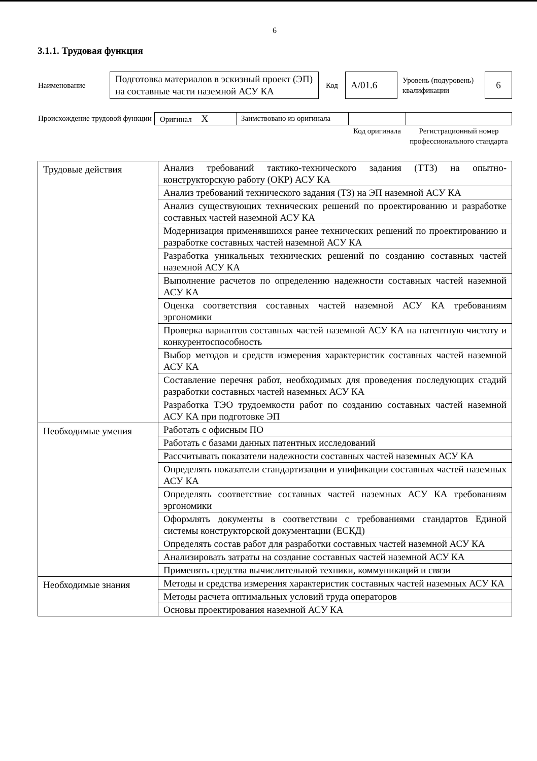6
3.1.1. Трудовая функция
| Наименование | Подготовка материалов в эскизный проект (ЭП) на составные части наземной АСУ КА | Код | А/01.6 | Уровень (подуровень) квалификации | 6 |
| Происхождение трудовой функции | Оригинал X | Заимствовано из оригинала | | |
| | | | Код оригинала | Регистрационный номер профессионального стандарта |
| Трудовые действия | Анализ требований тактико-технического задания (ТТЗ) на опытно-конструкторскую работу (ОКР) АСУ КА |
| | Анализ требований технического задания (ТЗ) на ЭП наземной АСУ КА |
| | Анализ существующих технических решений по проектированию и разработке составных частей наземной АСУ КА |
| | Модернизация применявшихся ранее технических решений по проектированию и разработке составных частей наземной АСУ КА |
| | Разработка уникальных технических решений по созданию составных частей наземной АСУ КА |
| | Выполнение расчетов по определению надежности составных частей наземной АСУ КА |
| | Оценка соответствия составных частей наземной АСУ КА требованиям эргономики |
| | Проверка вариантов составных частей наземной АСУ КА на патентную чистоту и конкурентоспособность |
| | Выбор методов и средств измерения характеристик составных частей наземной АСУ КА |
| | Составление перечня работ, необходимых для проведения последующих стадий разработки составных частей наземных АСУ КА |
| | Разработка ТЭО трудоемкости работ по созданию составных частей наземной АСУ КА при подготовке ЭП |
| Необходимые умения | Работать с офисным ПО |
| | Работать с базами данных патентных исследований |
| | Рассчитывать показатели надежности составных частей наземных АСУ КА |
| | Определять показатели стандартизации и унификации составных частей наземных АСУ КА |
| | Определять соответствие составных частей наземных АСУ КА требованиям эргономики |
| | Оформлять документы в соответствии с требованиями стандартов Единой системы конструкторской документации (ЕСКД) |
| | Определять состав работ для разработки составных частей наземной АСУ КА |
| | Анализировать затраты на создание составных частей наземной АСУ КА |
| | Применять средства вычислительной техники, коммуникаций и связи |
| Необходимые знания | Методы и средства измерения характеристик составных частей наземных АСУ КА |
| | Методы расчета оптимальных условий труда операторов |
| | Основы проектирования наземной АСУ КА |